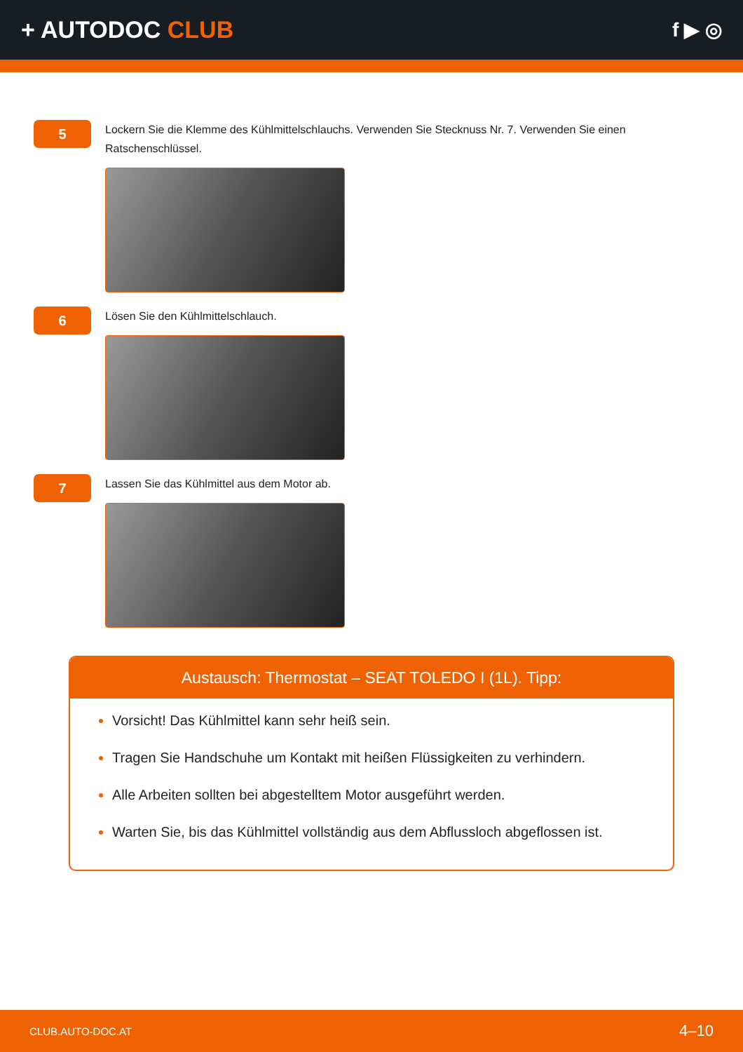+ AUTODOC CLUB
f ▶ ◎
5
Lockern Sie die Klemme des Kühlmittelschlauchs. Verwenden Sie Stecknuss Nr. 7. Verwenden Sie einen Ratschenschlüssel.
6
Lösen Sie den Kühlmittelschlauch.
7
Lassen Sie das Kühlmittel aus dem Motor ab.
Austausch: Thermostat – SEAT TOLEDO I (1L). Tipp:
Vorsicht! Das Kühlmittel kann sehr heiß sein.
Tragen Sie Handschuhe um Kontakt mit heißen Flüssigkeiten zu verhindern.
Alle Arbeiten sollten bei abgestelltem Motor ausgeführt werden.
Warten Sie, bis das Kühlmittel vollständig aus dem Abflussloch abgeflossen ist.
CLUB.AUTO-DOC.AT 4–10